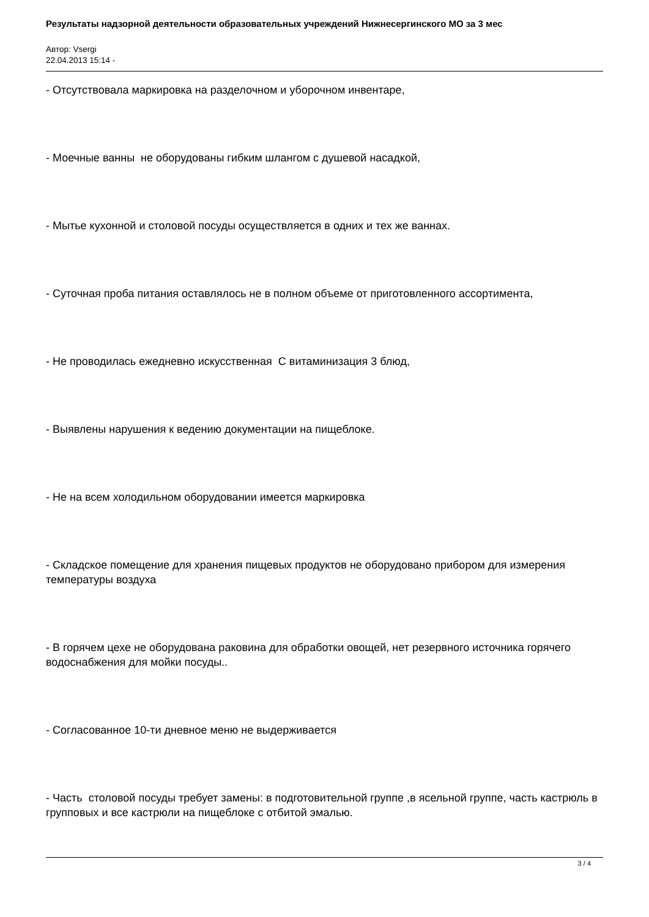Результаты надзорной деятельности образовательных учреждений Нижнесергинского МО за 3 мес
Автор: Vsergi
22.04.2013 15:14 -
- Отсутствовала маркировка на разделочном и уборочном инвентаре,
- Моечные ванны не оборудованы гибким шлангом с душевой насадкой,
- Мытье кухонной и столовой посуды осуществляется в одних и тех же ваннах.
- Суточная проба питания оставлялось не в полном объеме от приготовленного ассортимента,
- Не проводилась ежедневно искусственная С витаминизация 3 блюд,
- Выявлены нарушения к ведению документации на пищеблоке.
- Не на всем холодильном оборудовании имеется маркировка
- Складское помещение для хранения пищевых продуктов не оборудовано прибором для измерения температуры воздуха
- В горячем цехе не оборудована раковина для обработки овощей, нет резервного источника горячего водоснабжения для мойки посуды..
- Согласованное 10-ти дневное меню не выдерживается
- Часть столовой посуды требует замены: в подготовительной группе ,в ясельной группе, часть кастрюль в групповых и все кастрюли на пищеблоке с отбитой эмалью.
3 / 4